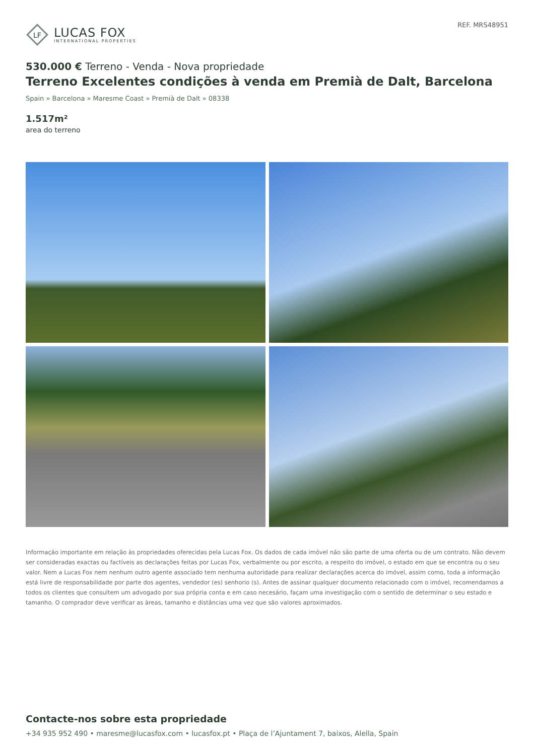LF
LUCAS FOX
INTERNATIONAL PROPERTIES
REF. MRS48951
530.000 € Terreno - Venda - Nova propriedade
Terreno Excelentes condições à venda em Premià de Dalt, Barcelona
Spain » Barcelona » Maresme Coast » Premià de Dalt » 08338
1.517m²
area do terreno
Informação importante em relação às propriedades oferecidas pela Lucas Fox. Os dados de cada imóvel não são parte de uma oferta ou de um contrato. Não devem ser consideradas exactas ou factíveis as declarações feitas por Lucas Fox, verbalmente ou por escrito, a respeito do imóvel, o estado em que se encontra ou o seu valor. Nem a Lucas Fox nem nenhum outro agente associado tem nenhuma autoridade para realizar declarações acerca do imóvel, assim como, toda a informação está livre de responsabilidade por parte dos agentes, vendedor (es) senhorio (s). Antes de assinar qualquer documento relacionado com o imóvel, recomendamos a todos os clientes que consultem um advogado por sua própria conta e em caso necesário, façam uma investigação com o sentido de determinar o seu estado e tamanho. O comprador deve verificar as àreas, tamanho e distâncias uma vez que são valores aproximados.
Contacte-nos sobre esta propriedade
+34 935 952 490 • maresme@lucasfox.com • lucasfox.pt • Plaça de l’Ajuntament 7, baixos, Alella, Spain